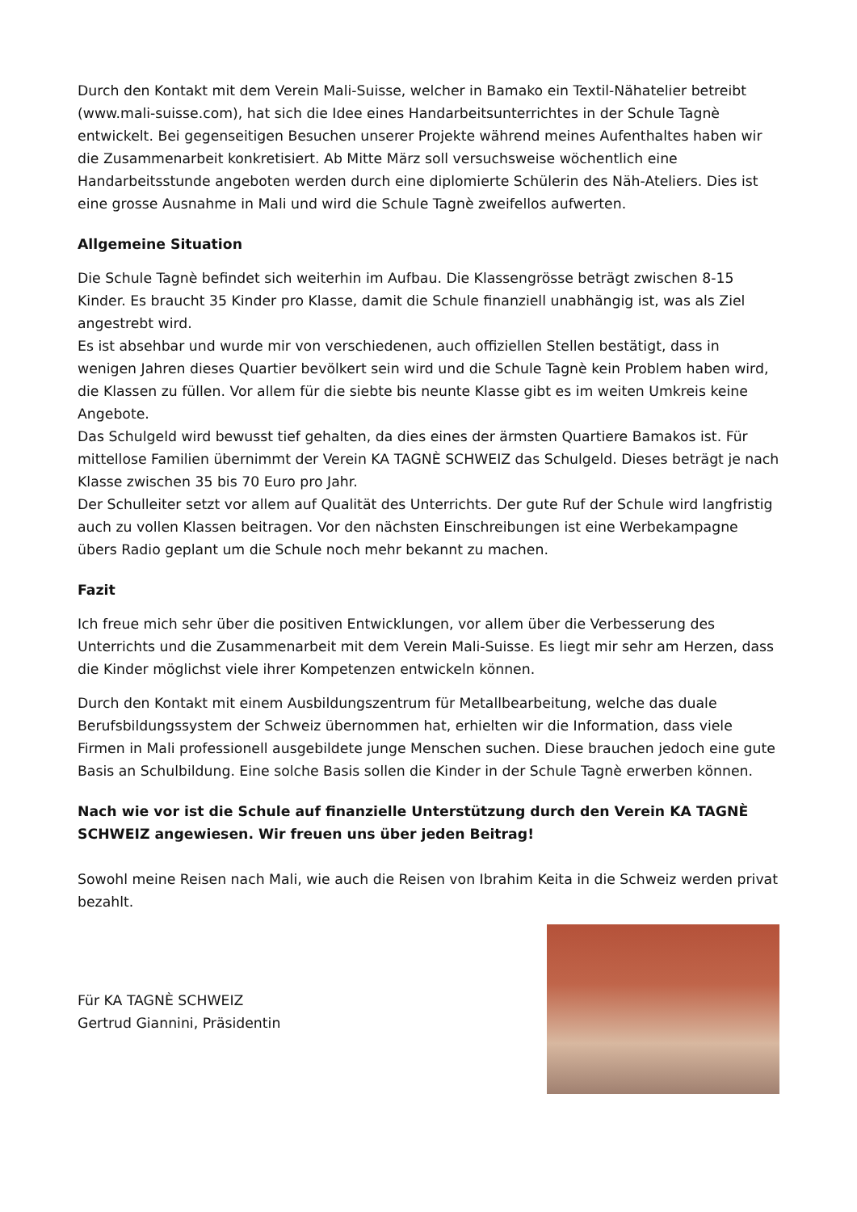Durch den Kontakt mit dem Verein Mali-Suisse, welcher in Bamako ein Textil-Nähatelier betreibt (www.mali-suisse.com), hat sich die Idee eines Handarbeitsunterrichtes in der Schule Tagnè entwickelt. Bei gegenseitigen Besuchen unserer Projekte während meines Aufenthaltes haben wir die Zusammenarbeit konkretisiert. Ab Mitte März soll versuchsweise wöchentlich eine Handarbeitsstunde angeboten werden durch eine diplomierte Schülerin des Näh-Ateliers. Dies ist eine grosse Ausnahme in Mali und wird die Schule Tagnè zweifellos aufwerten.
Allgemeine Situation
Die Schule Tagnè befindet sich weiterhin im Aufbau. Die Klassengrösse beträgt zwischen 8-15 Kinder. Es braucht 35 Kinder pro Klasse, damit die Schule finanziell unabhängig ist, was als Ziel angestrebt wird.
Es ist absehbar und wurde mir von verschiedenen, auch offiziellen Stellen bestätigt, dass in wenigen Jahren dieses Quartier bevölkert sein wird und die Schule Tagnè kein Problem haben wird, die Klassen zu füllen. Vor allem für die siebte bis neunte Klasse gibt es im weiten Umkreis keine Angebote.
Das Schulgeld wird bewusst tief gehalten, da dies eines der ärmsten Quartiere Bamakos ist. Für mittellose Familien übernimmt der Verein KA TAGNÈ SCHWEIZ das Schulgeld. Dieses beträgt je nach Klasse zwischen 35 bis 70 Euro pro Jahr.
Der Schulleiter setzt vor allem auf Qualität des Unterrichts. Der gute Ruf der Schule wird langfristig auch zu vollen Klassen beitragen. Vor den nächsten Einschreibungen ist eine Werbekampagne übers Radio geplant um die Schule noch mehr bekannt zu machen.
Fazit
Ich freue mich sehr über die positiven Entwicklungen, vor allem über die Verbesserung des Unterrichts und die Zusammenarbeit mit dem Verein Mali-Suisse. Es liegt mir sehr am Herzen, dass die Kinder möglichst viele ihrer Kompetenzen entwickeln können.
Durch den Kontakt mit einem Ausbildungszentrum für Metallbearbeitung, welche das duale Berufsbildungssystem der Schweiz übernommen hat, erhielten wir die Information, dass viele Firmen in Mali professionell ausgebildete junge Menschen suchen. Diese brauchen jedoch eine gute Basis an Schulbildung. Eine solche Basis sollen die Kinder in der Schule Tagnè erwerben können.
Nach wie vor ist die Schule auf finanzielle Unterstützung durch den Verein KA TAGNÈ SCHWEIZ angewiesen. Wir freuen uns über jeden Beitrag!
Sowohl meine Reisen nach Mali, wie auch die Reisen von Ibrahim Keita in die Schweiz werden privat bezahlt.
Für KA TAGNÈ SCHWEIZ
Gertrud Giannini, Präsidentin